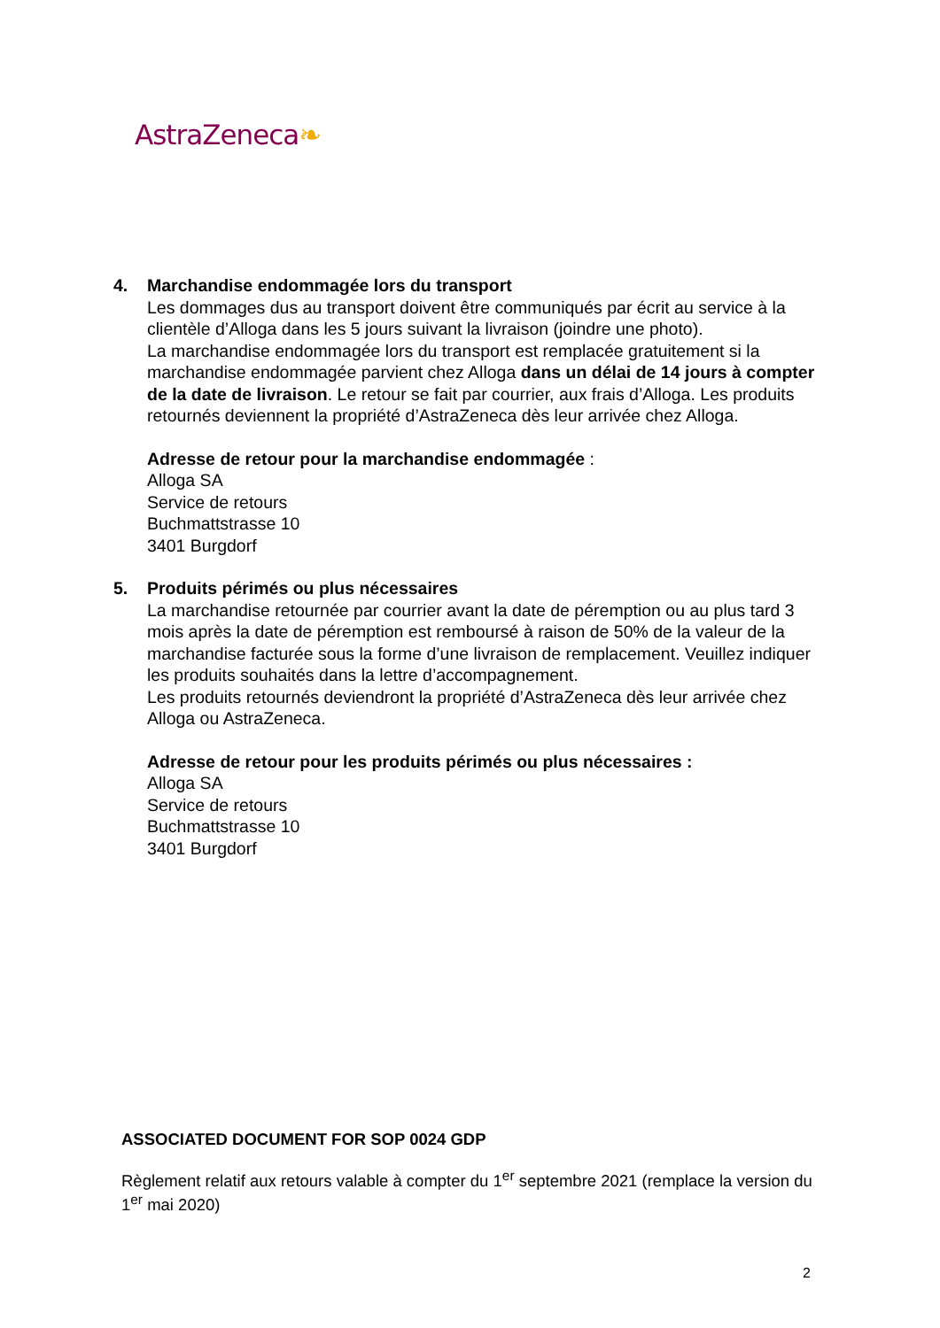AstraZeneca❧
4. Marchandise endommagée lors du transport
Les dommages dus au transport doivent être communiqués par écrit au service à la clientèle d’Alloga dans les 5 jours suivant la livraison (joindre une photo).
La marchandise endommagée lors du transport est remplacée gratuitement si la marchandise endommagée parvient chez Alloga dans un délai de 14 jours à compter de la date de livraison. Le retour se fait par courrier, aux frais d’Alloga. Les produits retournés deviennent la propriété d’AstraZeneca dès leur arrivée chez Alloga.
Adresse de retour pour la marchandise endommagée :
Alloga SA
Service de retours
Buchmattstrasse 10
3401 Burgdorf
5. Produits périmés ou plus nécessaires
La marchandise retournée par courrier avant la date de péremption ou au plus tard 3 mois après la date de péremption est remboursé à raison de 50% de la valeur de la marchandise facturée sous la forme d’une livraison de remplacement. Veuillez indiquer les produits souhaités dans la lettre d’accompagnement.
Les produits retournés deviendront la propriété d’AstraZeneca dès leur arrivée chez Alloga ou AstraZeneca.
Adresse de retour pour les produits périmés ou plus nécessaires :
Alloga SA
Service de retours
Buchmattstrasse 10
3401 Burgdorf
ASSOCIATED DOCUMENT FOR SOP 0024 GDP
Règlement relatif aux retours valable à compter du 1<sup>er</sup> septembre 2021 (remplace la version du 1<sup>er</sup> mai 2020)
2